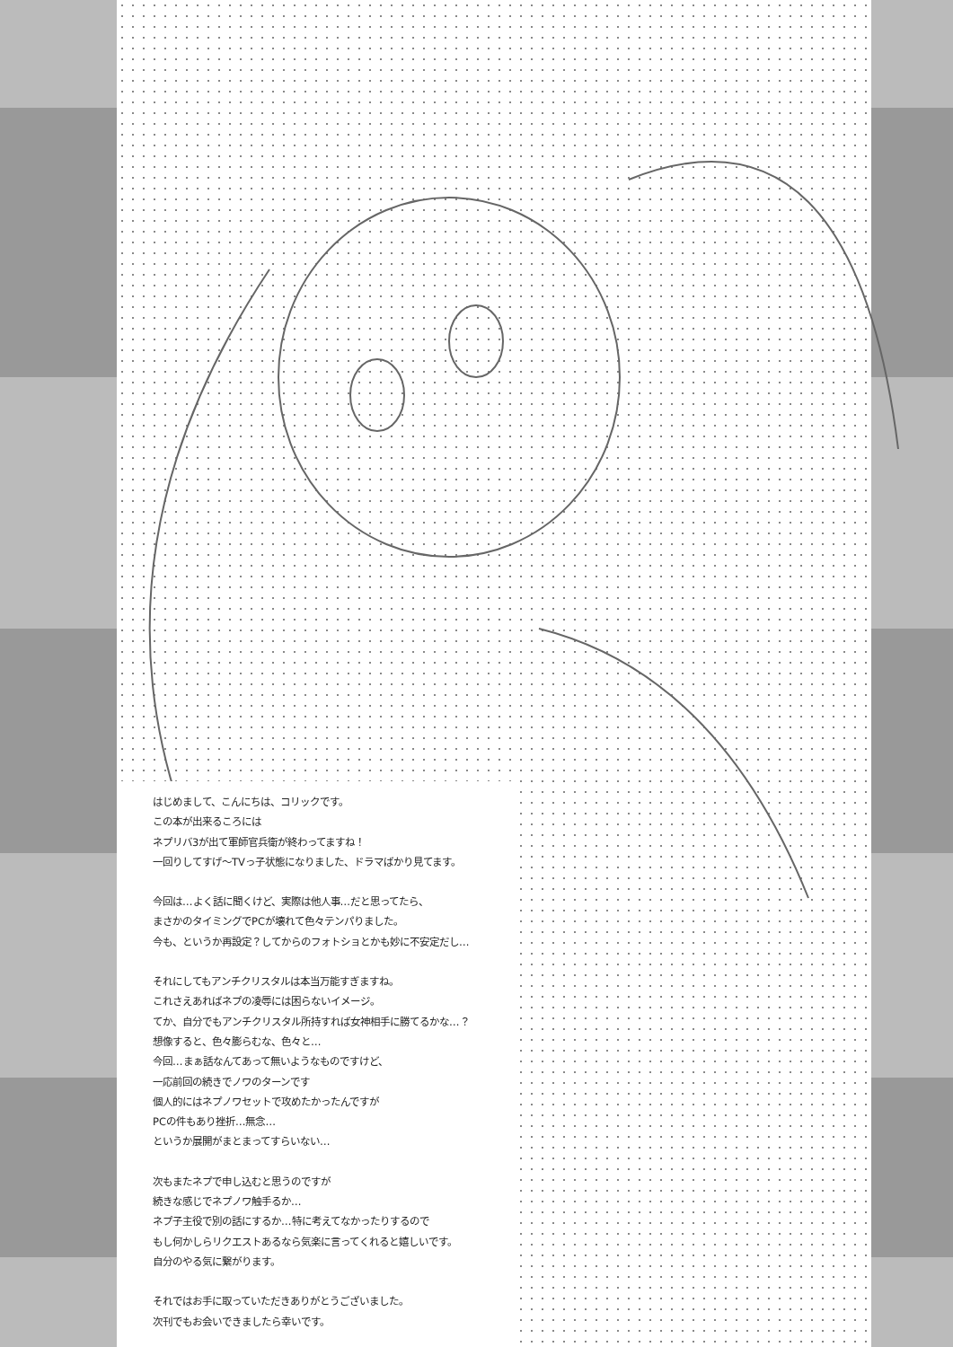はじめまして、こんにちは、コリックです。
この本が出来るころには
ネプリバ3が出て軍師官兵衛が終わってますね！
一回りしてすげ～TVっ子状態になりました、ドラマばかり見てます。
今回は…よく話に聞くけど、実際は他人事…だと思ってたら、
まさかのタイミングでPCが壊れて色々テンパりました。
今も、というか再設定？してからのフォトショとかも妙に不安定だし…
それにしてもアンチクリスタルは本当万能すぎますね。
これさえあればネプの凌辱には困らないイメージ。
てか、自分でもアンチクリスタル所持すれば女神相手に勝てるかな…？
想像すると、色々膨らむな、色々と…
今回…まぁ話なんてあって無いようなものですけど、
一応前回の続きでノワのターンです
個人的にはネプノワセットで攻めたかったんですが
PCの件もあり挫折…無念…
というか展開がまとまってすらいない…
次もまたネプで申し込むと思うのですが
続きな感じでネプノワ触手るか…
ネプ子主役で別の話にするか…特に考えてなかったりするので
もし何かしらリクエストあるなら気楽に言ってくれると嬉しいです。
自分のやる気に繋がります。
それではお手に取っていただきありがとうございました。
次刊でもお会いできましたら幸いです。